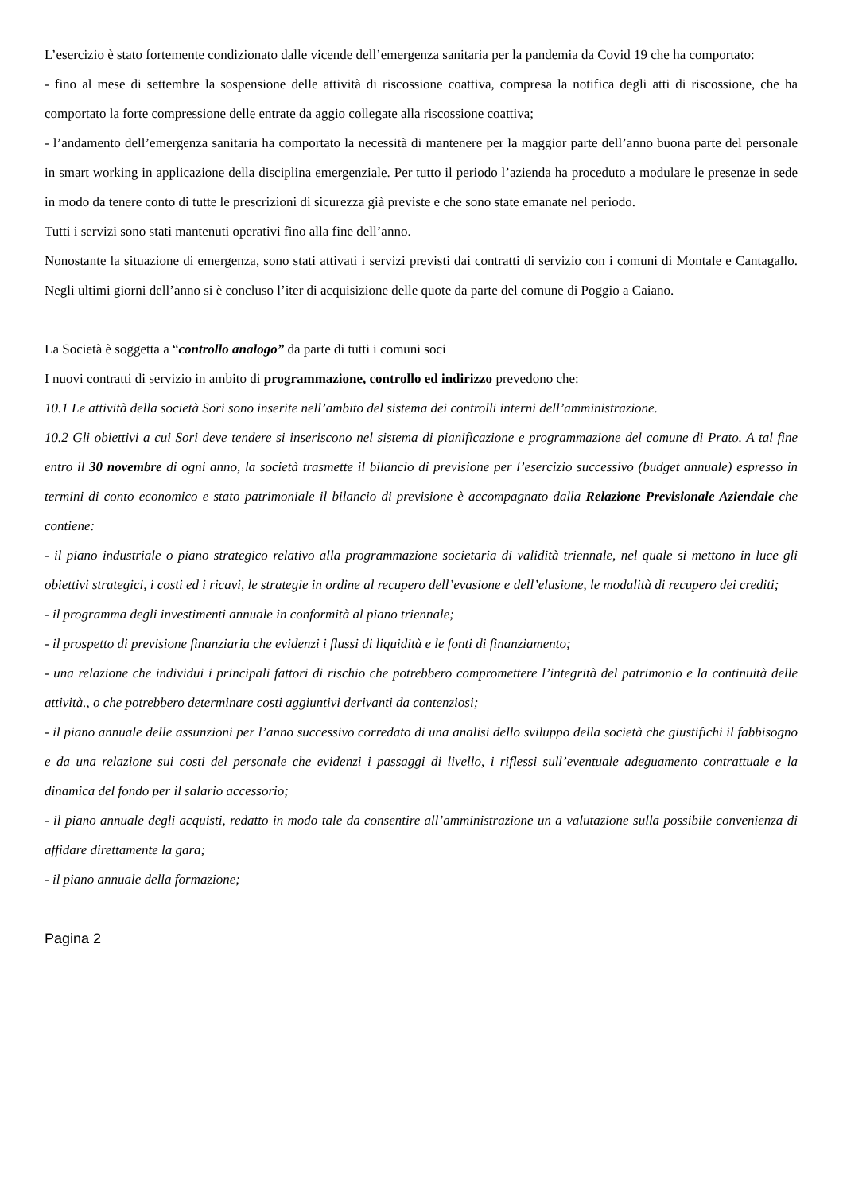L’esercizio è stato fortemente condizionato dalle vicende dell’emergenza sanitaria per la pandemia da Covid 19 che ha comportato:
- fino al mese di settembre la sospensione delle attività di riscossione coattiva, compresa la notifica degli atti di riscossione, che ha comportato la forte compressione delle entrate da aggio collegate alla riscossione coattiva;
- l’andamento dell’emergenza sanitaria ha comportato la necessità di mantenere per la maggior parte dell’anno buona parte del personale in smart working in applicazione della disciplina emergenziale. Per tutto il periodo l’azienda ha proceduto a modulare le presenze in sede in modo da tenere conto di tutte le prescrizioni di sicurezza già previste e che sono state emanate nel periodo.
Tutti i servizi sono stati mantenuti operativi fino alla fine dell’anno.
Nonostante la situazione di emergenza, sono stati attivati i servizi previsti dai contratti di servizio con i comuni di Montale e Cantagallo. Negli ultimi giorni dell’anno si è concluso l’iter di acquisizione delle quote da parte del comune di Poggio a Caiano.
La Società è soggetta a “controllo analogo” da parte di tutti i comuni soci
I nuovi contratti di servizio in ambito di programmazione, controllo ed indirizzo prevedono che:
10.1 Le attività della società Sori sono inserite nell’ambito del sistema dei controlli interni dell’amministrazione.
10.2 Gli obiettivi a cui Sori deve tendere si inseriscono nel sistema di pianificazione e programmazione del comune di Prato. A tal fine entro il 30 novembre di ogni anno, la società trasmette il bilancio di previsione per l’esercizio successivo (budget annuale) espresso in termini di conto economico e stato patrimoniale il bilancio di previsione è accompagnato dalla Relazione Previsionale Aziendale che contiene:
- il piano industriale o piano strategico relativo alla programmazione societaria di validità triennale, nel quale si mettono in luce gli obiettivi strategici, i costi ed i ricavi, le strategie in ordine al recupero dell’evasione e dell’elusione, le modalità di recupero dei crediti;
- il programma degli investimenti annuale in conformità al piano triennale;
- il prospetto di previsione finanziaria che evidenzi i flussi di liquidità e le fonti di finanziamento;
- una relazione che individui i principali fattori di rischio che potrebbero compromettere l’integrità del patrimonio e la continuità delle attività., o che potrebbero determinare costi aggiuntivi derivanti da contenziosi;
- il piano annuale delle assunzioni per l’anno successivo corredato di una analisi dello sviluppo della società che giustifichi il fabbisogno e da una relazione sui costi del personale che evidenzi i passaggi di livello, i riflessi sull’eventuale adeguamento contrattuale e la dinamica del fondo per il salario accessorio;
- il piano annuale degli acquisti, redatto in modo tale da consentire all’amministrazione un a valutazione sulla possibile convenienza di affidare direttamente la gara;
- il piano annuale della formazione;
Pagina 2